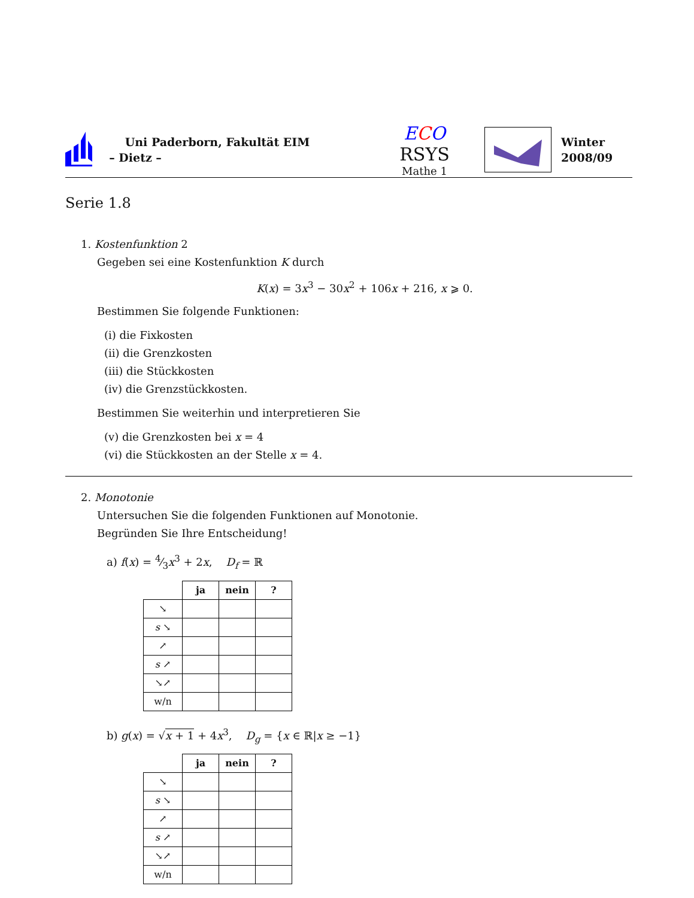Uni Paderborn, Fakultät EIM
– Dietz –
ECO RSYS
Mathe 1
Winter
2008/09
Serie 1.8
1. Kostenfunktion 2
Gegeben sei eine Kostenfunktion K durch
K(x) = 3x<sup>3</sup> − 30x<sup>2</sup> + 106x + 216, x ⩾ 0.
Bestimmen Sie folgende Funktionen:
(i) die Fixkosten
(ii) die Grenzkosten
(iii) die Stückkosten
(iv) die Grenzstückkosten.
Bestimmen Sie weiterhin und interpretieren Sie
(v) die Grenzkosten bei x = 4
(vi) die Stückkosten an der Stelle x = 4.
2. Monotonie
Untersuchen Sie die folgenden Funktionen auf Monotonie.
Begründen Sie Ihre Entscheidung!
a) f(x) = 4⁄3x<sup>3</sup> + 2x, D<sub>f</sub> = ℝ
| | ja | nein | ? |
| --- | --- | --- | --- |
| ↘ | | | |
| s ↘ | | | |
| ↗ | | | |
| s ↗ | | | |
| ↘↗ | | | |
| w/n | | | |
b) g(x) = √x + 1 + 4x<sup>3</sup>, D<sub>g</sub> = {x ∈ ℝ|x ≥ −1}
| | ja | nein | ? |
| --- | --- | --- | --- |
| ↘ | | | |
| s ↘ | | | |
| ↗ | | | |
| s ↗ | | | |
| ↘↗ | | | |
| w/n | | | |